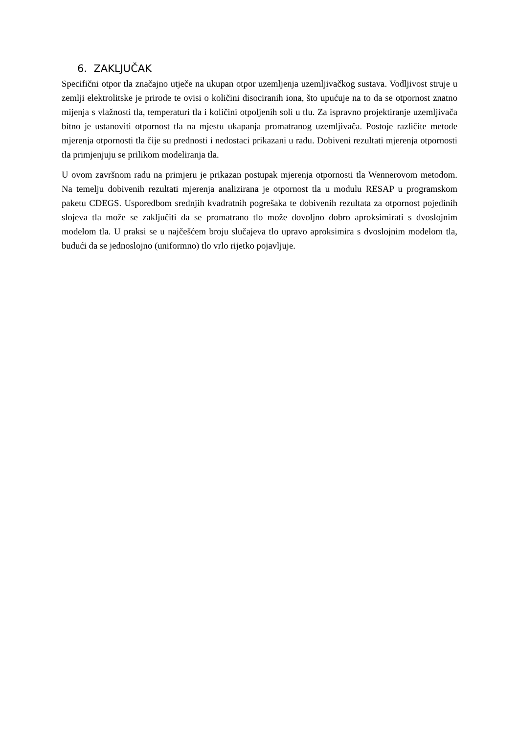6. ZAKLJUČAK
Specifični otpor tla značajno utječe na ukupan otpor uzemljenja uzemljivačkog sustava. Vodljivost struje u zemlji elektrolitske je prirode te ovisi o količini disociranih iona, što upućuje na to da se otpornost znatno mijenja s vlažnosti tla, temperaturi tla i količini otpoljenih soli u tlu. Za ispravno projektiranje uzemljivača bitno je ustanoviti otpornost tla na mjestu ukapanja promatranog uzemljivača. Postoje različite metode mjerenja otpornosti tla čije su prednosti i nedostaci prikazani u radu. Dobiveni rezultati mjerenja otpornosti tla primjenjuju se prilikom modeliranja tla.
U ovom završnom radu na primjeru je prikazan postupak mjerenja otpornosti tla Wennerovom metodom. Na temelju dobivenih rezultati mjerenja analizirana je otpornost tla u modulu RESAP u programskom paketu CDEGS. Usporedbom srednjih kvadratnih pogrešaka te dobivenih rezultata za otpornost pojedinih slojeva tla može se zaključiti da se promatrano tlo može dovoljno dobro aproksimirati s dvoslojnim modelom tla. U praksi se u najčešćem broju slučajeva tlo upravo aproksimira s dvoslojnim modelom tla, budući da se jednoslojno (uniformno) tlo vrlo rijetko pojavljuje.